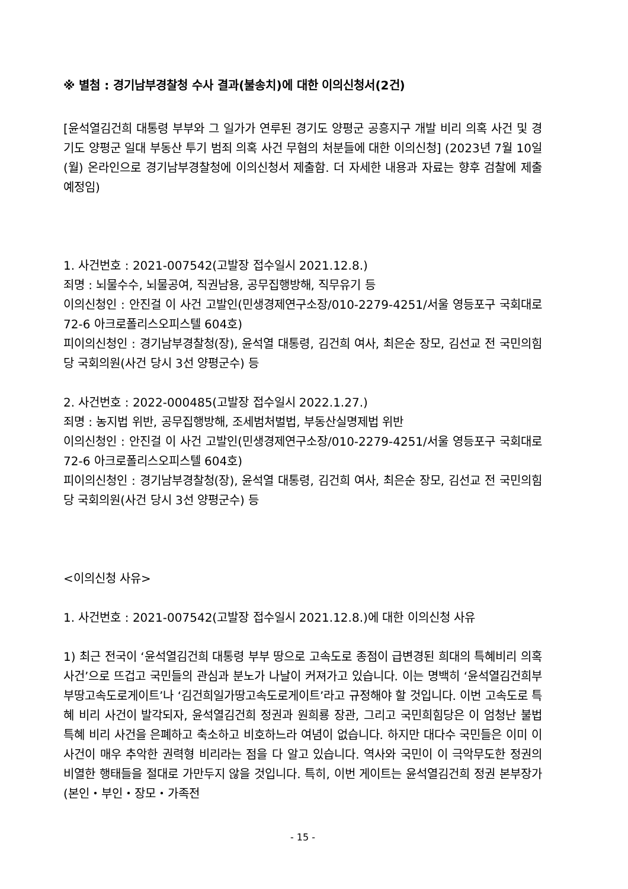※ 별첨 : 경기남부경찰청 수사 결과(불송치)에 대한 이의신청서(2건)
[윤석열김건희 대통령 부부와 그 일가가 연루된 경기도 양평군 공흥지구 개발 비리 의혹 사건 및 경기도 양평군 일대 부동산 투기 범죄 의혹 사건 무혐의 처분들에 대한 이의신청] (2023년 7월 10일(월) 온라인으로 경기남부경찰청에 이의신청서 제출함. 더 자세한 내용과 자료는 향후 검찰에 제출 예정임)
1. 사건번호 : 2021-007542(고발장 접수일시 2021.12.8.)
죄명 : 뇌물수수, 뇌물공여, 직권남용, 공무집행방해, 직무유기 등
이의신청인 : 안진걸 이 사건 고발인(민생경제연구소장/010-2279-4251/서울 영등포구 국회대로 72-6 아크로폴리스오피스텔 604호)
피이의신청인 : 경기남부경찰청(장), 윤석열 대통령, 김건희 여사, 최은순 장모, 김선교 전 국민의힘당 국회의원(사건 당시 3선 양평군수) 등
2. 사건번호 : 2022-000485(고발장 접수일시 2022.1.27.)
죄명 : 농지법 위반, 공무집행방해, 조세범처벌법, 부동산실명제법 위반
이의신청인 : 안진걸 이 사건 고발인(민생경제연구소장/010-2279-4251/서울 영등포구 국회대로 72-6 아크로폴리스오피스텔 604호)
피이의신청인 : 경기남부경찰청(장), 윤석열 대통령, 김건희 여사, 최은순 장모, 김선교 전 국민의힘당 국회의원(사건 당시 3선 양평군수) 등
<이의신청 사유>
1. 사건번호 : 2021-007542(고발장 접수일시 2021.12.8.)에 대한 이의신청 사유
1) 최근 전국이 ‘윤석열김건희 대통령 부부 땅으로 고속도로 종점이 급변경된 희대의 특혜비리 의혹 사건’으로 뜨겁고 국민들의 관심과 분노가 나날이 커져가고 있습니다. 이는 명백히 ‘윤석열김건희부부땅고속도로게이트’나 ‘김건희일가땅고속도로게이트’라고 규정해야 할 것입니다. 이번 고속도로 특혜 비리 사건이 발각되자, 윤석열김건희 정권과 원희룡 장관, 그리고 국민희힘당은 이 엄청난 불법 특혜 비리 사건을 은폐하고 축소하고 비호하느라 여념이 없습니다. 하지만 대다수 국민들은 이미 이 사건이 매우 추악한 권력형 비리라는 점을 다 알고 있습니다. 역사와 국민이 이 극악무도한 정권의 비열한 행태들을 절대로 가만두지 않을 것입니다. 특히, 이번 게이트는 윤석열김건희 정권 본부장가(본인・부인・장모・가족전
- 15 -